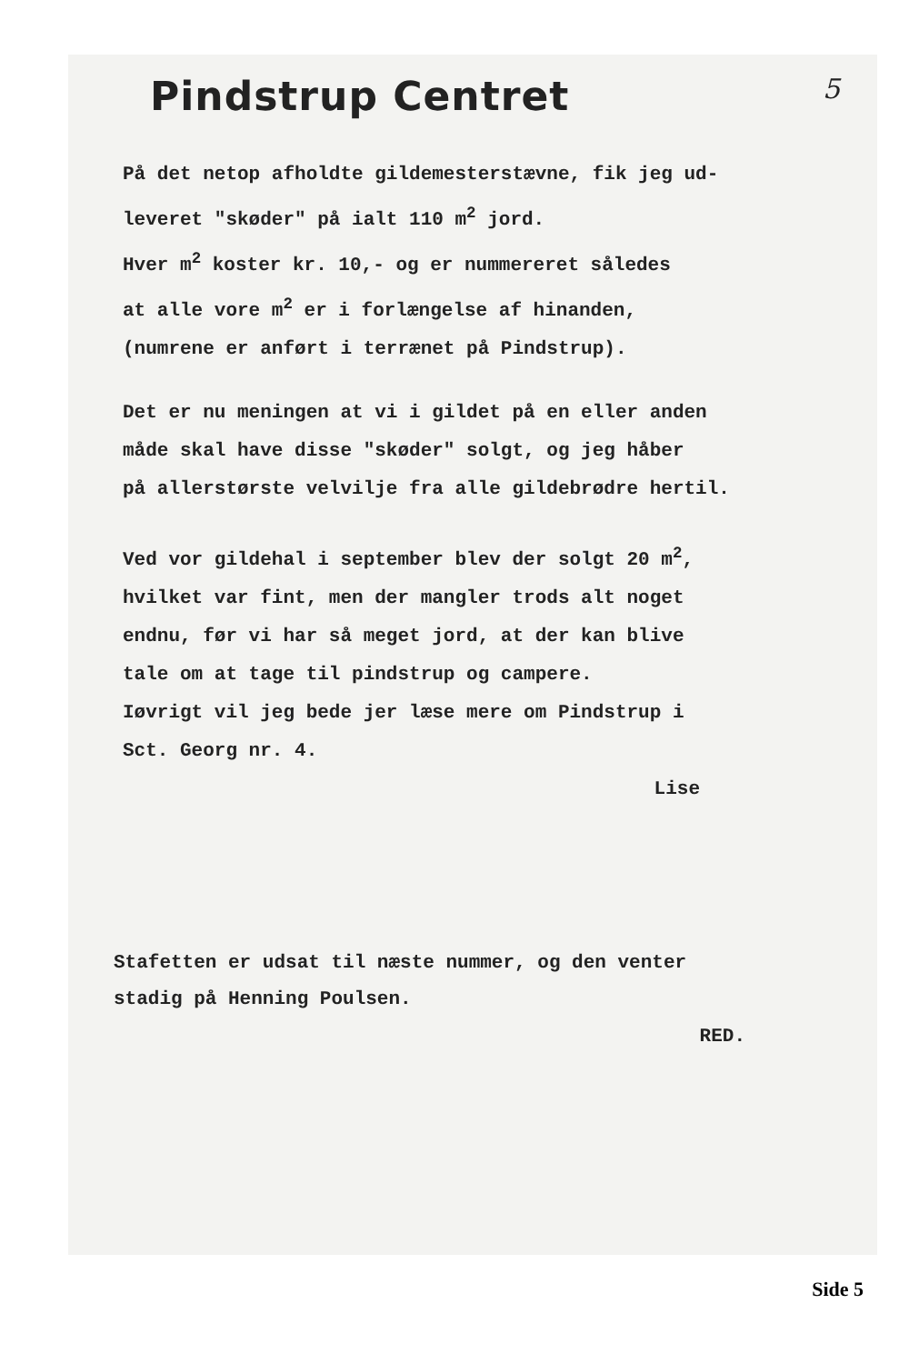Pindstrup Centret 5
På det netop afholdte gildemesterstævne, fik jeg ud-
leveret "skøder" på ialt 110 m<sup>2</sup> jord.
Hver m<sup>2</sup> koster kr. 10,- og er nummereret således
at alle vore m<sup>2</sup> er i forlængelse af hinanden,
(numrene er anført i terrænet på Pindstrup).
Det er nu meningen at vi i gildet på en eller anden
måde skal have disse "skøder" solgt, og jeg håber
på allerstørste velvilje fra alle gildebrødre hertil.
Ved vor gildehal i september blev der solgt 20 m<sup>2</sup>,
hvilket var fint, men der mangler trods alt noget
endnu, før vi har så meget jord, at der kan blive
tale om at tage til pindstrup og campere.
Iøvrigt vil jeg bede jer læse mere om Pindstrup i
Sct. Georg nr. 4.
Lise
Stafetten er udsat til næste nummer, og den venter
stadig på Henning Poulsen.
RED.
Side 5